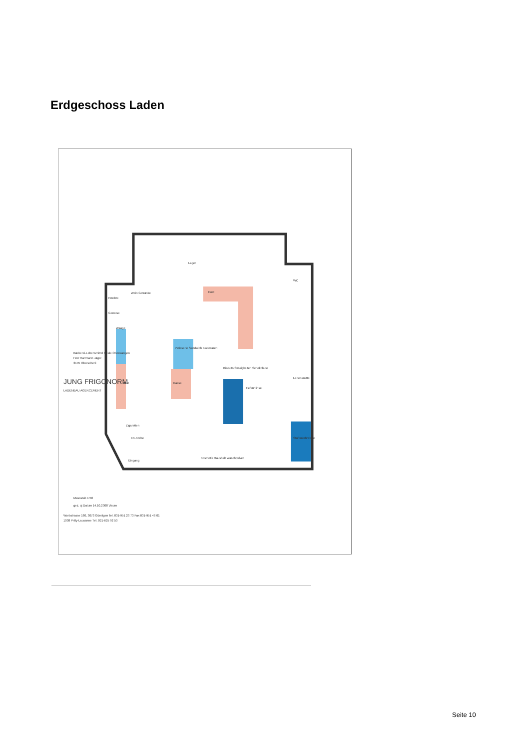Erdgeschoss Laden
Lager
WC
Post
Wein Getränke
Früchte
Gemüse
Waage
Patisserie Sandwich Backwaren
Kasse
Brot
Biscuits Süssigkeiten Schokolade
Tiefkühlinsel
Lebensmittel
Stufenkühlvitrine
Zigaretten
Kosmetik Haushalt Waschpulver
Eingang
EK-Körbe
Bäckerei-Lebensmittel Filiale Oberwangen
Herr Hartmann Jäger
3145 Oberscherli
JUNG FRIGONORM
LADENBAU AGENCEMENT
Massstab 1:50
gez. oj Datum 14.10.2008 Visum
Worbstrasse 180, 3073 Gümligen Tel. 031-951 23 73 Fax 031-951 46 01
1008 Prilly-Lausanne Tél. 021-625 92 50
Seite 10